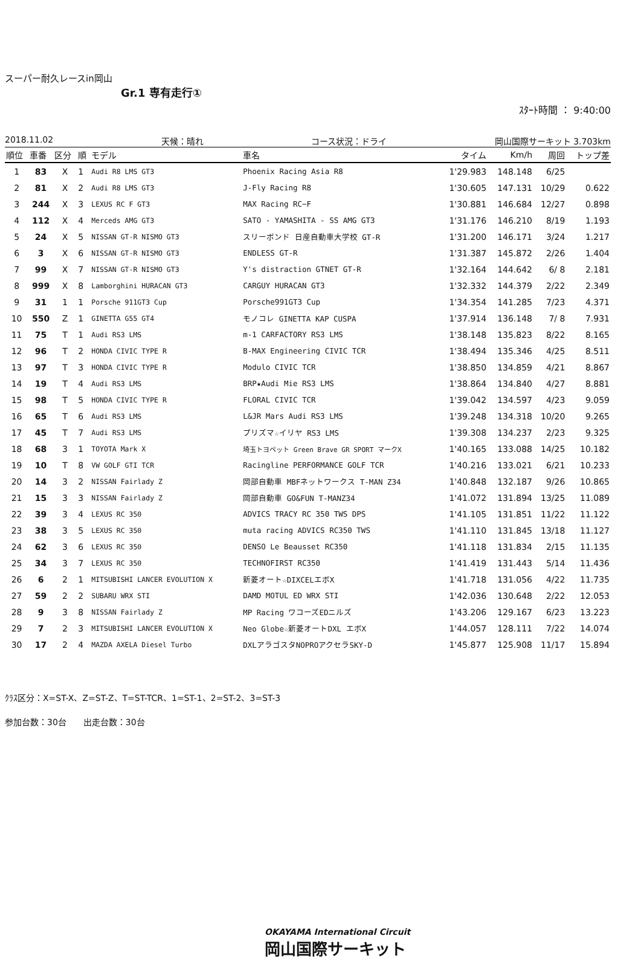スーパー耐久レースin岡山
Gr.1 専有走行①
ｽﾀｰﾄ時間 ： 9:40:00
2018.11.02 天候：晴れ コース状況：ドライ 岡山国際サーキット 3.703km
| 順位 | 車番 | 区分 | 順 | モデル | 車名 | タイム | Km/h | 周回 | トップ差 |
| --- | --- | --- | --- | --- | --- | --- | --- | --- | --- |
| 1 | 83 | X | 1 | Audi R8 LMS GT3 | Phoenix Racing Asia R8 | 1'29.983 | 148.148 | 6/25 | |
| 2 | 81 | X | 2 | Audi R8 LMS GT3 | J-Fly Racing R8 | 1'30.605 | 147.131 | 10/29 | 0.622 |
| 3 | 244 | X | 3 | LEXUS RC F GT3 | MAX Racing RC−F | 1'30.881 | 146.684 | 12/27 | 0.898 |
| 4 | 112 | X | 4 | Merceds AMG GT3 | SATO - YAMASHITA - SS AMG GT3 | 1'31.176 | 146.210 | 8/19 | 1.193 |
| 5 | 24 | X | 5 | NISSAN GT-R NISMO GT3 | スリーボンド 日産自動車大学校 GT-R | 1'31.200 | 146.171 | 3/24 | 1.217 |
| 6 | 3 | X | 6 | NISSAN GT-R NISMO GT3 | ENDLESS GT-R | 1'31.387 | 145.872 | 2/26 | 1.404 |
| 7 | 99 | X | 7 | NISSAN GT-R NISMO GT3 | Y's distraction GTNET GT-R | 1'32.164 | 144.642 | 6/ 8 | 2.181 |
| 8 | 999 | X | 8 | Lamborghini HURACAN GT3 | CARGUY HURACAN GT3 | 1'32.332 | 144.379 | 2/22 | 2.349 |
| 9 | 31 | 1 | 1 | Porsche 911GT3 Cup | Porsche991GT3 Cup | 1'34.354 | 141.285 | 7/23 | 4.371 |
| 10 | 550 | Z | 1 | GINETTA G55 GT4 | モノコレ GINETTA KAP CUSPA | 1'37.914 | 136.148 | 7/ 8 | 7.931 |
| 11 | 75 | T | 1 | Audi RS3 LMS | m-1 CARFACTORY RS3 LMS | 1'38.148 | 135.823 | 8/22 | 8.165 |
| 12 | 96 | T | 2 | HONDA CIVIC TYPE R | B-MAX Engineering CIVIC TCR | 1'38.494 | 135.346 | 4/25 | 8.511 |
| 13 | 97 | T | 3 | HONDA CIVIC TYPE R | Modulo CIVIC TCR | 1'38.850 | 134.859 | 4/21 | 8.867 |
| 14 | 19 | T | 4 | Audi RS3 LMS | BRP★Audi Mie RS3 LMS | 1'38.864 | 134.840 | 4/27 | 8.881 |
| 15 | 98 | T | 5 | HONDA CIVIC TYPE R | FLORAL CIVIC TCR | 1'39.042 | 134.597 | 4/23 | 9.059 |
| 16 | 65 | T | 6 | Audi RS3 LMS | L&JR Mars Audi RS3 LMS | 1'39.248 | 134.318 | 10/20 | 9.265 |
| 17 | 45 | T | 7 | Audi RS3 LMS | プリズマ☆イリヤ RS3 LMS | 1'39.308 | 134.237 | 2/23 | 9.325 |
| 18 | 68 | 3 | 1 | TOYOTA Mark X | 埼玉トヨペット Green Brave GR SPORT マークX | 1'40.165 | 133.088 | 14/25 | 10.182 |
| 19 | 10 | T | 8 | VW GOLF GTI TCR | Racingline PERFORMANCE GOLF TCR | 1'40.216 | 133.021 | 6/21 | 10.233 |
| 20 | 14 | 3 | 2 | NISSAN Fairlady Z | 岡部自動車 MBFネットワークス T-MAN Z34 | 1'40.848 | 132.187 | 9/26 | 10.865 |
| 21 | 15 | 3 | 3 | NISSAN Fairlady Z | 岡部自動車 GO&FUN T-MANZ34 | 1'41.072 | 131.894 | 13/25 | 11.089 |
| 22 | 39 | 3 | 4 | LEXUS RC 350 | ADVICS TRACY RC 350 TWS DPS | 1'41.105 | 131.851 | 11/22 | 11.122 |
| 23 | 38 | 3 | 5 | LEXUS RC 350 | muta racing ADVICS RC350 TWS | 1'41.110 | 131.845 | 13/18 | 11.127 |
| 24 | 62 | 3 | 6 | LEXUS RC 350 | DENSO Le Beausset RC350 | 1'41.118 | 131.834 | 2/15 | 11.135 |
| 25 | 34 | 3 | 7 | LEXUS RC 350 | TECHNOFIRST RC350 | 1'41.419 | 131.443 | 5/14 | 11.436 |
| 26 | 6 | 2 | 1 | MITSUBISHI LANCER EVOLUTION X | 新菱オート☆DIXCELエボX | 1'41.718 | 131.056 | 4/22 | 11.735 |
| 27 | 59 | 2 | 2 | SUBARU WRX STI | DAMD MOTUL ED WRX STI | 1'42.036 | 130.648 | 2/22 | 12.053 |
| 28 | 9 | 3 | 8 | NISSAN Fairlady Z | MP Racing ワコーズEDニルズ | 1'43.206 | 129.167 | 6/23 | 13.223 |
| 29 | 7 | 2 | 3 | MITSUBISHI LANCER EVOLUTION X | Neo Globe☆新菱オートDXL エボX | 1'44.057 | 128.111 | 7/22 | 14.074 |
| 30 | 17 | 2 | 4 | MAZDA AXELA Diesel Turbo | DXLアラゴスタNOPROアクセラSKY-D | 1'45.877 | 125.908 | 11/17 | 15.894 |
ｸﾗｽ区分：X=ST-X、Z=ST-Z、T=ST-TCR、1=ST-1、2=ST-2、3=ST-3
参加台数：30台　　出走台数：30台
OKAYAMA International Circuit
岡山国際サーキット